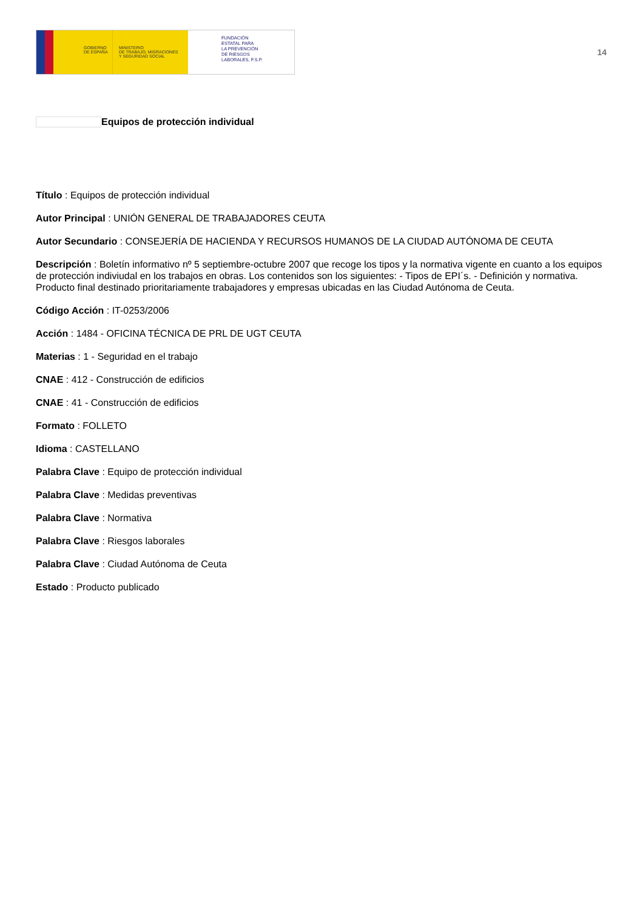GOBIERNO
DE ESPAÑA
MINISTERIO
DE TRABAJO, MIGRACIONES
Y SEGURIDAD SOCIAL
FUNDACIÓN
ESTATAL PARA
LA PREVENCIÓN
DE RIESGOS
LABORALES, F.S.P.
14
Equipos de protección individual
Título : Equipos de protección individual
Autor Principal : UNIÓN GENERAL DE TRABAJADORES CEUTA
Autor Secundario : CONSEJERÍA DE HACIENDA Y RECURSOS HUMANOS DE LA CIUDAD AUTÓNOMA DE CEUTA
Descripción : Boletín informativo nº 5 septiembre-octubre 2007 que recoge los tipos y la normativa vigente en cuanto a los equipos de protección indiviudal en los trabajos en obras. Los contenidos son los siguientes: - Tipos de EPI´s. - Definición y normativa. Producto final destinado prioritariamente trabajadores y empresas ubicadas en las Ciudad Autónoma de Ceuta.
Código Acción : IT-0253/2006
Acción : 1484 - OFICINA TÉCNICA DE PRL DE UGT CEUTA
Materias : 1 - Seguridad en el trabajo
CNAE : 412 - Construcción de edificios
CNAE : 41 - Construcción de edificios
Formato : FOLLETO
Idioma : CASTELLANO
Palabra Clave : Equipo de protección individual
Palabra Clave : Medidas preventivas
Palabra Clave : Normativa
Palabra Clave : Riesgos laborales
Palabra Clave : Ciudad Autónoma de Ceuta
Estado : Producto publicado